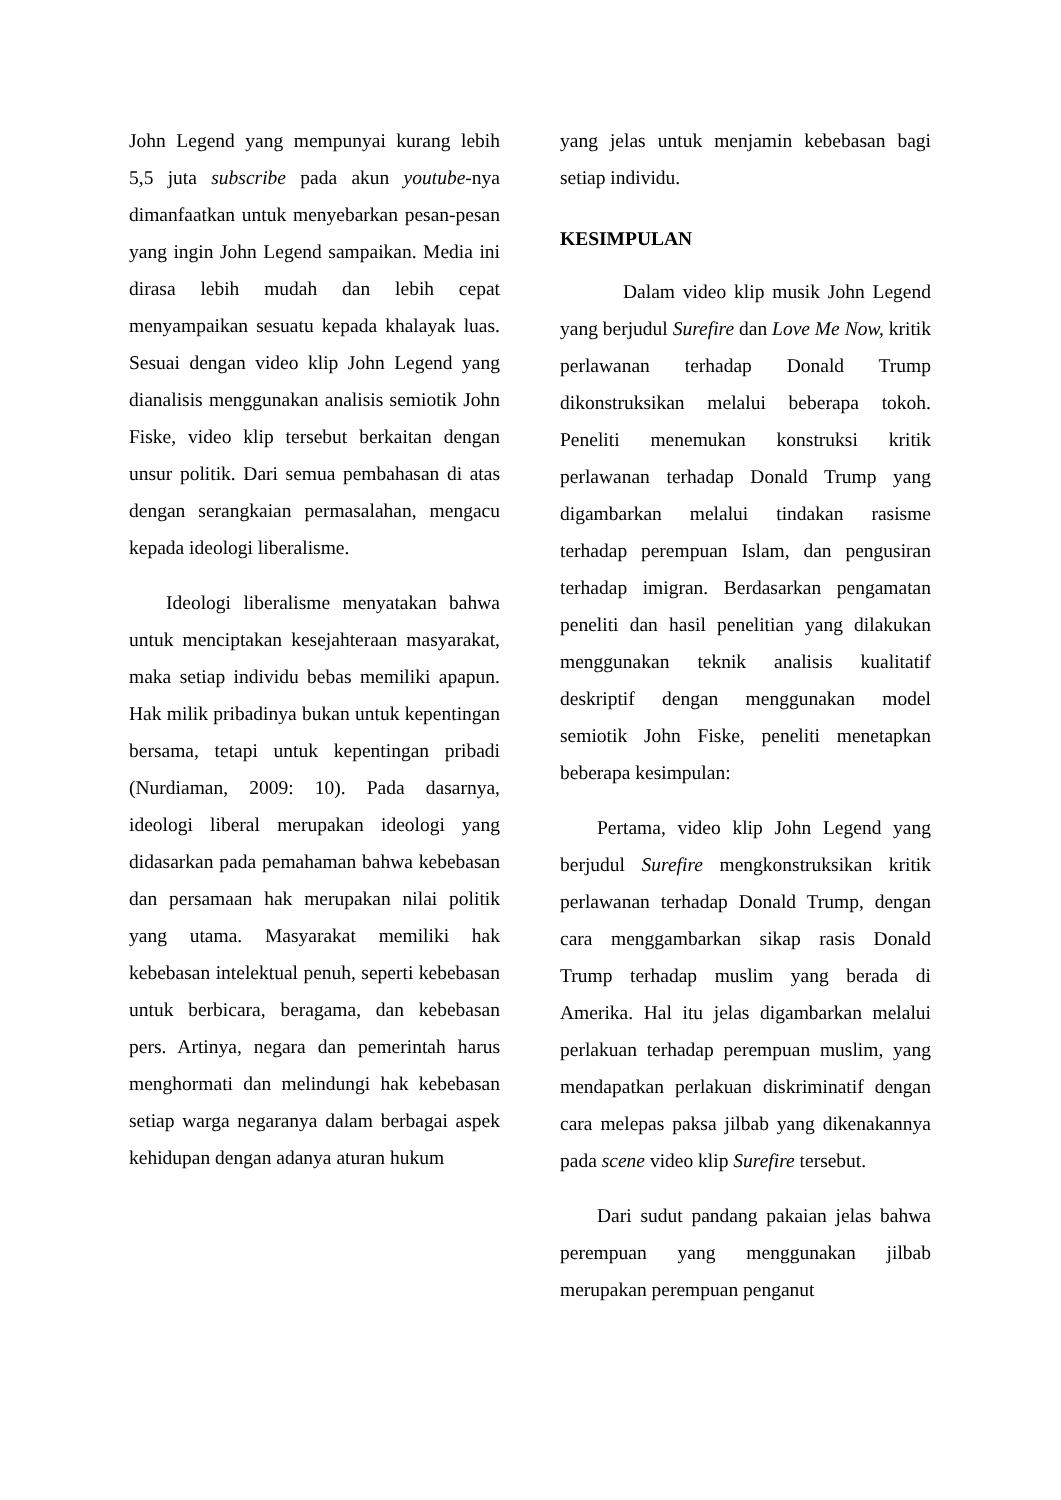John Legend yang mempunyai kurang lebih 5,5 juta subscribe pada akun youtube-nya dimanfaatkan untuk menyebarkan pesan-pesan yang ingin John Legend sampaikan. Media ini dirasa lebih mudah dan lebih cepat menyampaikan sesuatu kepada khalayak luas. Sesuai dengan video klip John Legend yang dianalisis menggunakan analisis semiotik John Fiske, video klip tersebut berkaitan dengan unsur politik. Dari semua pembahasan di atas dengan serangkaian permasalahan, mengacu kepada ideologi liberalisme.
Ideologi liberalisme menyatakan bahwa untuk menciptakan kesejahteraan masyarakat, maka setiap individu bebas memiliki apapun. Hak milik pribadinya bukan untuk kepentingan bersama, tetapi untuk kepentingan pribadi (Nurdiaman, 2009: 10). Pada dasarnya, ideologi liberal merupakan ideologi yang didasarkan pada pemahaman bahwa kebebasan dan persamaan hak merupakan nilai politik yang utama. Masyarakat memiliki hak kebebasan intelektual penuh, seperti kebebasan untuk berbicara, beragama, dan kebebasan pers. Artinya, negara dan pemerintah harus menghormati dan melindungi hak kebebasan setiap warga negaranya dalam berbagai aspek kehidupan dengan adanya aturan hukum
yang jelas untuk menjamin kebebasan bagi setiap individu.
KESIMPULAN
Dalam video klip musik John Legend yang berjudul Surefire dan Love Me Now, kritik perlawanan terhadap Donald Trump dikonstruksikan melalui beberapa tokoh. Peneliti menemukan konstruksi kritik perlawanan terhadap Donald Trump yang digambarkan melalui tindakan rasisme terhadap perempuan Islam, dan pengusiran terhadap imigran. Berdasarkan pengamatan peneliti dan hasil penelitian yang dilakukan menggunakan teknik analisis kualitatif deskriptif dengan menggunakan model semiotik John Fiske, peneliti menetapkan beberapa kesimpulan:
Pertama, video klip John Legend yang berjudul Surefire mengkonstruksikan kritik perlawanan terhadap Donald Trump, dengan cara menggambarkan sikap rasis Donald Trump terhadap muslim yang berada di Amerika. Hal itu jelas digambarkan melalui perlakuan terhadap perempuan muslim, yang mendapatkan perlakuan diskriminatif dengan cara melepas paksa jilbab yang dikenakannya pada scene video klip Surefire tersebut.
Dari sudut pandang pakaian jelas bahwa perempuan yang menggunakan jilbab merupakan perempuan penganut